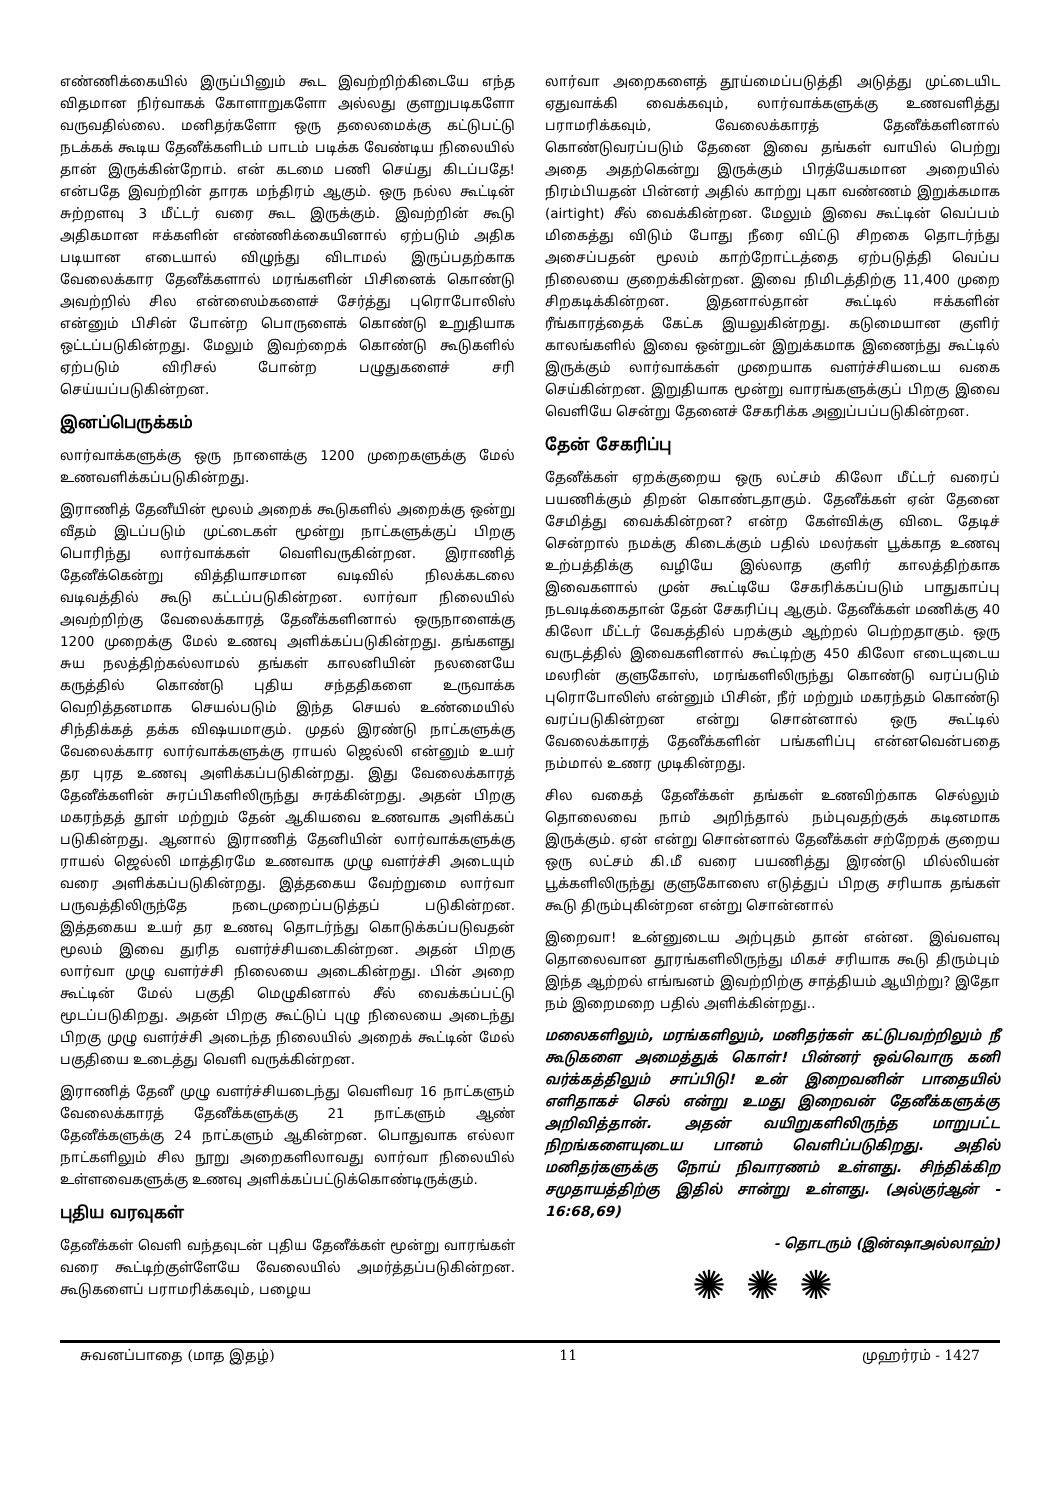எண்ணிக்கையில் இருப்பினும் கூட இவற்றிற்கிடையே எந்த விதமான நிர்வாகக் கோளாறுகளோ அல்லது குளறுபடிகளோ வருவதில்லை. மனிதர்களோ ஒரு தலைமைக்கு கட்டுபட்டு நடக்கக் கூடிய தேனீக்களிடம் பாடம் படிக்க வேண்டிய நிலையில் தான் இருக்கின்றோம். என் கடமை பணி செய்து கிடப்பதே! என்பதே இவற்றின் தாரக மந்திரம் ஆகும். ஒரு நல்ல கூட்டின் சுற்றளவு 3 மீட்டர் வரை கூட இருக்கும். இவற்றின் கூடு அதிகமான ஈக்களின் எண்ணிக்கையினால் ஏற்படும் அதிக படியான எடையால் விழுந்து விடாமல் இருப்பதற்காக வேலைக்கார தேனீக்களால் மரங்களின் பிசினைக் கொண்டு அவற்றில் சில என்ஸைம்களைச் சேர்த்து புரொபோலிஸ் என்னும் பிசின் போன்ற பொருளைக் கொண்டு உறுதியாக ஒட்டப்படுகின்றது. மேலும் இவற்றைக் கொண்டு கூடுகளில் ஏற்படும் விரிசல் போன்ற பழுதுகளைச் சரி செய்யப்படுகின்றன.
இனப்பெருக்கம்
லார்வாக்களுக்கு ஒரு நாளைக்கு 1200 முறைகளுக்கு மேல் உணவளிக்கப்படுகின்றது.
இராணித் தேனீயின் மூலம் அறைக் கூடுகளில் அறைக்கு ஒன்று வீதம் இடப்படும் முட்டைகள் மூன்று நாட்களுக்குப் பிறகு பொரிந்து லார்வாக்கள் வெளிவருகின்றன. இராணித் தேனீக்கென்று வித்தியாசமான வடிவில் நிலக்கடலை வடிவத்தில் கூடு கட்டப்படுகின்றன. லார்வா நிலையில் அவற்றிற்கு வேலைக்காரத் தேனீக்களினால் ஒருநாளைக்கு 1200 முறைக்கு மேல் உணவு அளிக்கப்படுகின்றது. தங்களது சுய நலத்திற்கல்லாமல் தங்கள் காலனியின் நலனையே கருத்தில் கொண்டு புதிய சந்ததிகளை உருவாக்க வெறித்தனமாக செயல்படும் இந்த செயல் உண்மையில் சிந்திக்கத் தக்க விஷயமாகும். முதல் இரண்டு நாட்களுக்கு வேலைக்கார லார்வாக்களுக்கு ராயல் ஜெல்லி என்னும் உயர் தர புரத உணவு அளிக்கப்படுகின்றது. இது வேலைக்காரத் தேனீக்களின் சுரப்பிகளிலிருந்து சுரக்கின்றது. அதன் பிறகு மகரந்தத் தூள் மற்றும் தேன் ஆகியவை உணவாக அளிக்கப் படுகின்றது. ஆனால் இராணித் தேனியின் லார்வாக்களுக்கு ராயல் ஜெல்லி மாத்திரமே உணவாக முழு வளர்ச்சி அடையும் வரை அளிக்கப்படுகின்றது. இத்தகைய வேற்றுமை லார்வா பருவத்திலிருந்தே நடைமுறைப்படுத்தப் படுகின்றன. இத்தகைய உயர் தர உணவு தொடர்ந்து கொடுக்கப்படுவதன் மூலம் இவை துரித வளர்ச்சியடைகின்றன. அதன் பிறகு லார்வா முழு வளர்ச்சி நிலையை அடைகின்றது. பின் அறை கூட்டின் மேல் பகுதி மெழுகினால் சீல் வைக்கப்பட்டு மூடப்படுகிறது. அதன் பிறகு கூட்டுப் புழு நிலையை அடைந்து பிறகு முழு வளர்ச்சி அடைந்த நிலையில் அறைக் கூட்டின் மேல் பகுதியை உடைத்து வெளி வருக்கின்றன.
இராணித் தேனீ முழு வளர்ச்சியடைந்து வெளிவர 16 நாட்களும் வேலைக்காரத் தேனீக்களுக்கு 21 நாட்களும் ஆண் தேனீக்களுக்கு 24 நாட்களும் ஆகின்றன. பொதுவாக எல்லா நாட்களிலும் சில நூறு அறைகளிலாவது லார்வா நிலையில் உள்ளவைகளுக்கு உணவு அளிக்கப்பட்டுக்கொண்டிருக்கும்.
புதிய வரவுகள்
தேனீக்கள் வெளி வந்தவுடன் புதிய தேனீக்கள் மூன்று வாரங்கள் வரை கூட்டிற்குள்ளேயே வேலையில் அமர்த்தப்படுகின்றன. கூடுகளைப் பராமரிக்கவும், பழைய
லார்வா அறைகளைத் தூய்மைப்படுத்தி அடுத்து முட்டையிட ஏதுவாக்கி வைக்கவும், லார்வாக்களுக்கு உணவளித்து பராமரிக்கவும், வேலைக்காரத் தேனீக்களினால் கொண்டுவரப்படும் தேனை இவை தங்கள் வாயில் பெற்று அதை அதற்கென்று இருக்கும் பிரத்யேகமான அறையில் நிரம்பியதன் பின்னர் அதில் காற்று புகா வண்ணம் இறுக்கமாக (airtight) சீல் வைக்கின்றன. மேலும் இவை கூட்டின் வெப்பம் மிகைத்து விடும் போது நீரை விட்டு சிறகை தொடர்ந்து அசைப்பதன் மூலம் காற்றோட்டத்தை ஏற்படுத்தி வெப்ப நிலையை குறைக்கின்றன. இவை நிமிடத்திற்கு 11,400 முறை சிறகடிக்கின்றன. இதனால்தான் கூட்டில் ஈக்களின் ரீங்காரத்தைக் கேட்க இயலுகின்றது. கடுமையான குளிர் காலங்களில் இவை ஒன்றுடன் இறுக்கமாக இணைந்து கூட்டில் இருக்கும் லார்வாக்கள் முறையாக வளர்ச்சியடைய வகை செய்கின்றன. இறுதியாக மூன்று வாரங்களுக்குப் பிறகு இவை வெளியே சென்று தேனைச் சேகரிக்க அனுப்பப்படுகின்றன.
தேன் சேகரிப்பு
தேனீக்கள் ஏறக்குறைய ஒரு லட்சம் கிலோ மீட்டர் வரைப் பயணிக்கும் திறன் கொண்டதாகும். தேனீக்கள் ஏன் தேனை சேமித்து வைக்கின்றன? என்ற கேள்விக்கு விடை தேடிச் சென்றால் நமக்கு கிடைக்கும் பதில் மலர்கள் பூக்காத உணவு உற்பத்திக்கு வழியே இல்லாத குளிர் காலத்திற்காக இவைகளால் முன் கூட்டியே சேகரிக்கப்படும் பாதுகாப்பு நடவடிக்கைதான் தேன் சேகரிப்பு ஆகும். தேனீக்கள் மணிக்கு 40 கிலோ மீட்டர் வேகத்தில் பறக்கும் ஆற்றல் பெற்றதாகும். ஒரு வருடத்தில் இவைகளினால் கூட்டிற்கு 450 கிலோ எடையுடைய மலரின் குளுகோஸ், மரங்களிலிருந்து கொண்டு வரப்படும் புரொபோலிஸ் என்னும் பிசின், நீர் மற்றும் மகரந்தம் கொண்டு வரப்படுகின்றன என்று சொன்னால் ஒரு கூட்டில் வேலைக்காரத் தேனீக்களின் பங்களிப்பு என்னவென்பதை நம்மால் உணர முடிகின்றது.
சில வகைத் தேனீக்கள் தங்கள் உணவிற்காக செல்லும் தொலைவை நாம் அறிந்தால் நம்புவதற்குக் கடினமாக இருக்கும். ஏன் என்று சொன்னால் தேனீக்கள் சற்றேறக் குறைய ஒரு லட்சம் கி.மீ வரை பயணித்து இரண்டு மில்லியன் பூக்களிலிருந்து குளுகோஸை எடுத்துப் பிறகு சரியாக தங்கள் கூடு திரும்புகின்றன என்று சொன்னால்
இறைவா! உன்னுடைய அற்புதம் தான் என்ன. இவ்வளவு தொலைவான தூரங்களிலிருந்து மிகச் சரியாக கூடு திரும்பும் இந்த ஆற்றல் எங்ஙனம் இவற்றிற்கு சாத்தியம் ஆயிற்று? இதோ நம் இறைமறை பதில் அளிக்கின்றது..
மலைகளிலும், மரங்களிலும், மனிதர்கள் கட்டுபவற்றிலும் நீ கூடுகளை அமைத்துக் கொள்! பின்னர் ஒவ்வொரு கனி வர்க்கத்திலும் சாப்பிடு! உன் இறைவனின் பாதையில் எளிதாகச் செல் என்று உமது இறைவன் தேனீக்களுக்கு அறிவித்தான். அதன் வயிறுகளிலிருந்த மாறுபட்ட நிறங்களையுடைய பானம் வெளிப்படுகிறது. அதில் மனிதர்களுக்கு நோய் நிவாரணம் உள்ளது. சிந்திக்கிற சமுதாயத்திற்கு இதில் சான்று உள்ளது. (அல்குர்ஆன் - 16:68,69)
- தொடரும் (இன்ஷாஅல்லாஹ்)
✺✺✺
சுவனப்பாதை (மாத இதழ்) 11 முஹர்ரம் - 1427